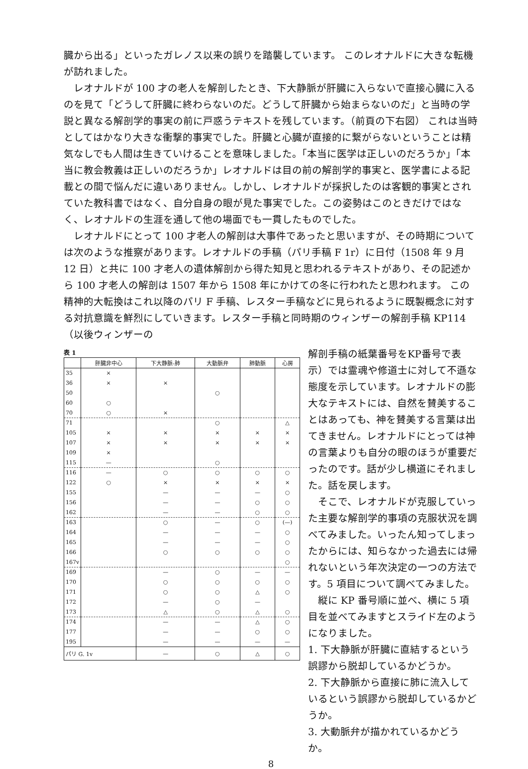臓から出る」といったガレノス以来の誤りを踏襲しています。 このレオナルドに大きな転機が訪れました。
レオナルドが 100 才の老人を解剖したとき、下大静脈が肝臓に入らないで直接心臓に入るのを見て「どうして肝臓に終わらないのだ。どうして肝臓から始まらないのだ」と当時の学説と異なる解剖学的事実の前に戸惑うテキストを残しています。（前頁の下右図） これは当時としてはかなり大きな衝撃的事実でした。肝臓と心臓が直接的に繋がらないということは精気なしでも人間は生きていけることを意味しました。「本当に医学は正しいのだろうか」「本当に教会教義は正しいのだろうか」レオナルドは目の前の解剖学的事実と、医学書による記載との間で悩んだに違いありません。しかし、レオナルドが採択したのは客観的事実とされていた教科書ではなく、自分自身の眼が見た事実でした。この姿勢はこのときだけではなく、レオナルドの生涯を通して他の場面でも一貫したものでした。
レオナルドにとって 100 才老人の解剖は大事件であったと思いますが、その時期については次のような推察があります。レオナルドの手稿（パリ手稿 F 1r）に日付（1508 年 9 月 12 日）と共に 100 才老人の遺体解剖から得た知見と思われるテキストがあり、その記述から 100 才老人の解剖は 1507 年から 1508 年にかけての冬に行われたと思われます。 この精神的大転換はこれ以降のパリ F 手稿、レスター手稿などに見られるように既製概念に対する対抗意識を鮮烈にしていきます。レスター手稿と同時期のウィンザーの解剖手稿 KP114（以後ウィンザーの
表 1
| | 肝臓非中心 | 下大静脈-肺 | 大動脈弁 | 肺動脈 | 心房 |
| --- | --- | --- | --- | --- | --- |
| 35 | × | | | | |
| 36 | × | × | | | |
| 50 | | | ○ | | |
| 60 | ○ | | | | |
| 70 | ○ | × | | | |
| 71 | | | ○ | | △ |
| 105 | × | × | × | × | × |
| 107 | × | × | × | × | × |
| 109 | × | | | | |
| 115 | — | | ○ | | |
| 116 | — | ○ | ○ | ○ | ○ |
| 122 | ○ | × | × | × | × |
| 155 | | — | — | — | ○ |
| 156 | | — | — | ○ | ○ |
| 162 | | — | — | ○ | ○ |
| 163 | | ○ | — | ○ | (—) |
| 164 | | — | — | — | ○ |
| 165 | | — | — | — | ○ |
| 166 | | ○ | ○ | ○ | ○ |
| 167v | | | | | ○ |
| 169 | | — | ○ | — | — |
| 170 | | ○ | ○ | ○ | ○ |
| 171 | | ○ | ○ | △ | ○ |
| 172 | | — | ○ | — | |
| 173 | | △ | ○ | △ | ○ |
| 174 | | — | — | △ | ○ |
| 177 | | — | — | ○ | ○ |
| 195 | | — | — | — | — |
| パリ G. 1v | | — | ○ | △ | ○ |
解剖手稿の紙葉番号をKP番号で表示）では霊魂や修道士に対して不遜な態度を示しています。レオナルドの膨大なテキストには、自然を賛美することはあっても、神を賛美する言葉は出てきません。レオナルドにとっては神の言葉よりも自分の眼のほうが重要だったのです。話が少し横道にそれました。話を戻します。
そこで、レオナルドが克服していった主要な解剖学的事項の克服状況を調べてみました。いったん知ってしまったからには、知らなかった過去には帰れないという年次決定の一つの方法です。5 項目について調べてみました。
縦に KP 番号順に並べ、横に 5 項目を並べてみますとスライド左のようになりました。
1. 下大静脈が肝臓に直結するという誤謬から脱却しているかどうか。
2. 下大静脈から直接に肺に流入しているという誤謬から脱却しているかどうか。
3. 大動脈弁が描かれているかどうか。
8